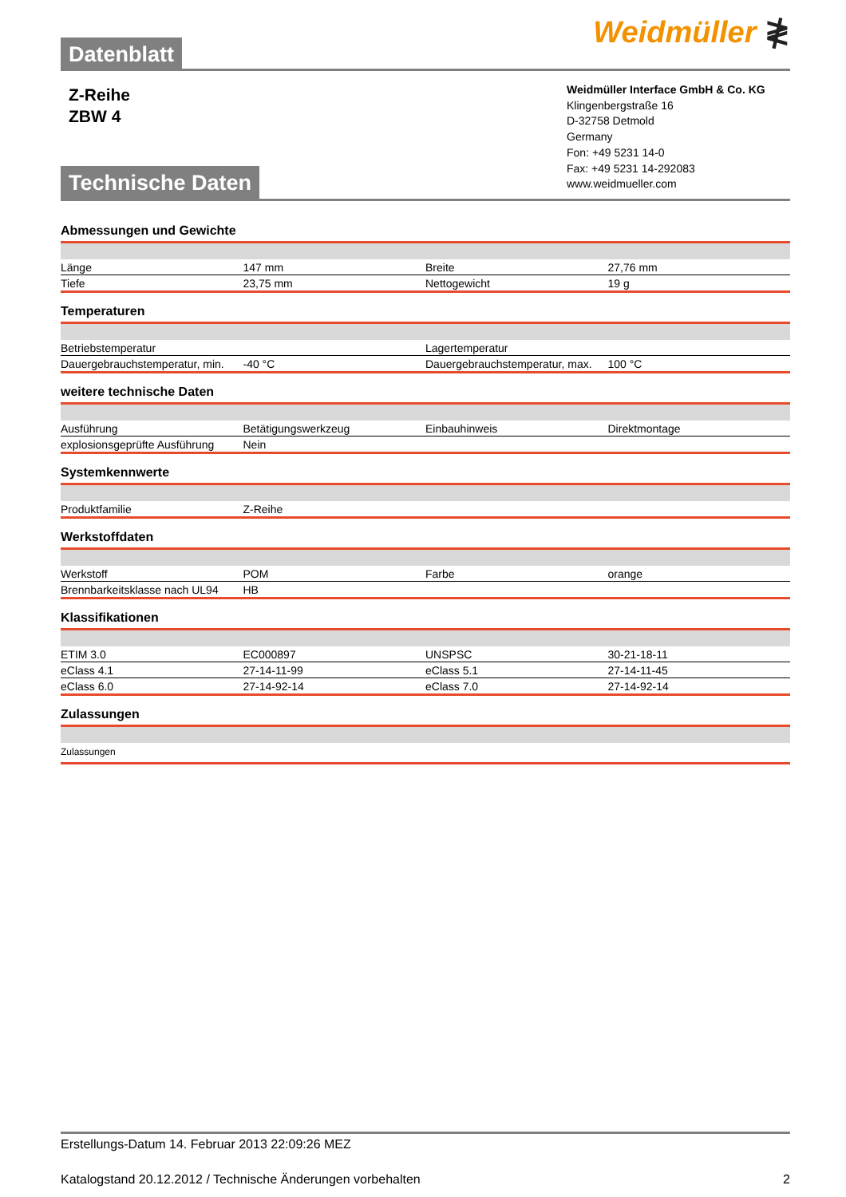Datenblatt
Weidmüller ≹
Z-Reihe
ZBW 4
Weidmüller Interface GmbH & Co. KG
Klingenbergstraße 16
D-32758 Detmold
Germany
Fon: +49 5231 14-0
Fax: +49 5231 14-292083
www.weidmueller.com
Technische Daten
Abmessungen und Gewichte
| Länge | 147 mm | | Breite | 27,76 mm |
| Tiefe | 23,75 mm | | Nettogewicht | 19 g |
Temperaturen
| Betriebstemperatur | | | Lagertemperatur | |
| Dauergebrauchstemperatur, min. | -40 °C | | Dauergebrauchstemperatur, max. | 100 °C |
weitere technische Daten
| Ausführung | Betätigungswerkzeug | | Einbauhinweis | Direktmontage |
| explosionsgeprüfte Ausführung | Nein | | | |
Systemkennwerte
| Produktfamilie | Z-Reihe | | | |
Werkstoffdaten
| Werkstoff | POM | | Farbe | orange |
| Brennbarkeitsklasse nach UL94 | HB | | | |
Klassifikationen
| ETIM 3.0 | EC000897 | | UNSPSC | 30-21-18-11 |
| eClass 4.1 | 27-14-11-99 | | eClass 5.1 | 27-14-11-45 |
| eClass 6.0 | 27-14-92-14 | | eClass 7.0 | 27-14-92-14 |
Zulassungen
| Zulassungen | | | | |
Erstellungs-Datum 14. Februar 2013 22:09:26 MEZ
Katalogstand 20.12.2012 / Technische Änderungen vorbehalten 2